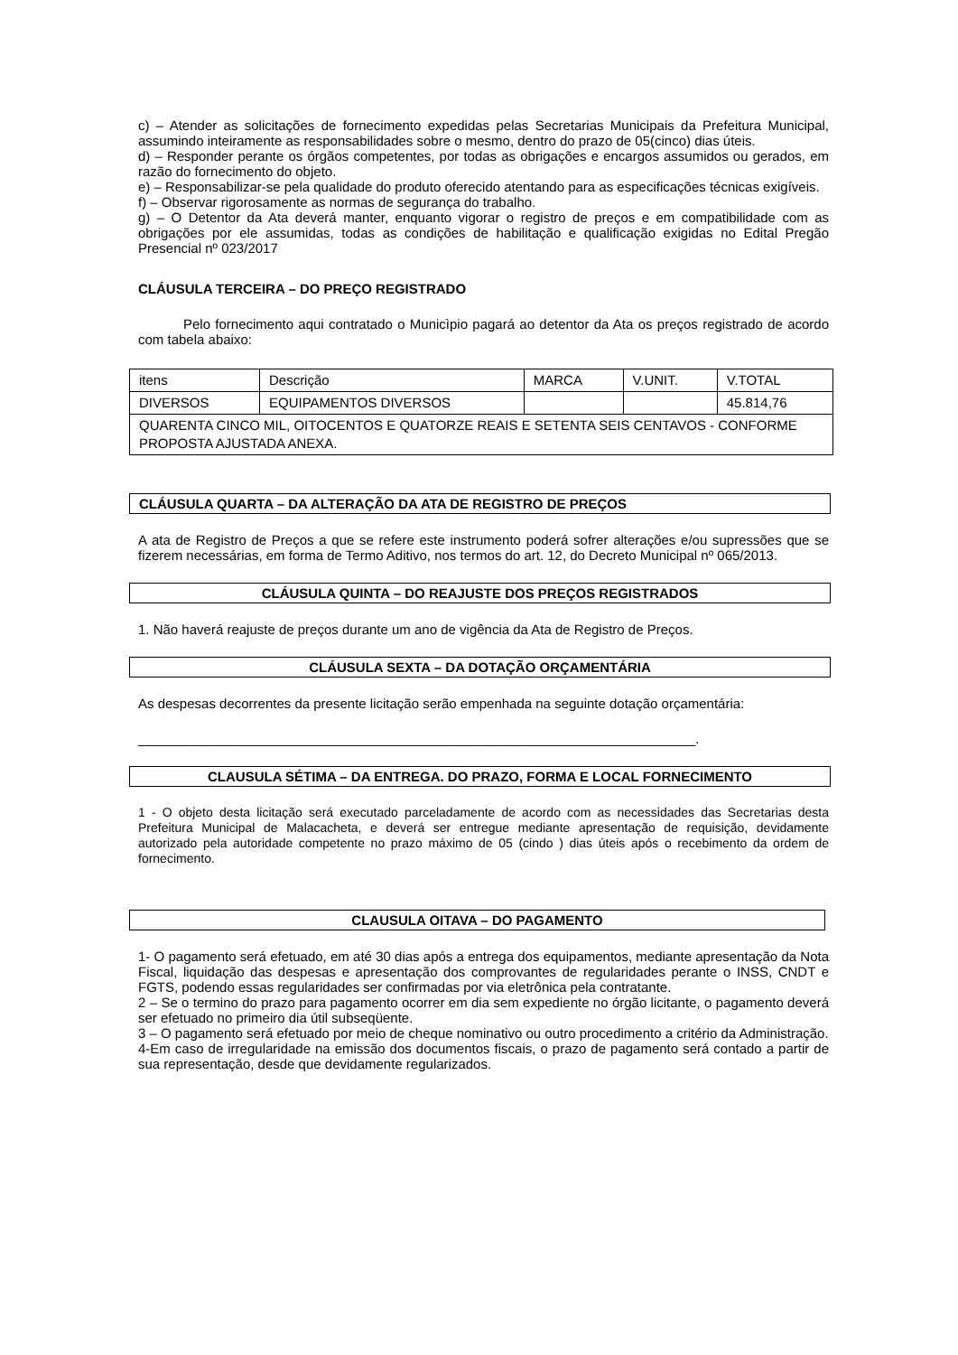c) – Atender as solicitações de fornecimento expedidas pelas Secretarias Municipais da Prefeitura Municipal, assumindo inteiramente as responsabilidades sobre o mesmo, dentro do prazo de 05(cinco) dias úteis.
d) – Responder perante os órgãos competentes, por todas as obrigações e encargos assumidos ou gerados, em razão do fornecimento do objeto.
e) – Responsabilizar-se pela qualidade do produto oferecido atentando para as especificações técnicas exigíveis.
f) – Observar rigorosamente as normas de segurança do trabalho.
g) – O Detentor da Ata deverá manter, enquanto vigorar o registro de preços e em compatibilidade com as obrigações por ele assumidas, todas as condições de habilitação e qualificação exigidas no Edital Pregão Presencial nº 023/2017
CLÁUSULA TERCEIRA – DO PREÇO REGISTRADO
Pelo fornecimento aqui contratado o Municìpio pagará ao detentor da Ata os preços registrado de acordo com tabela abaixo:
| itens | Descrição | MARCA | V.UNIT. | V.TOTAL |
| DIVERSOS | EQUIPAMENTOS DIVERSOS | | | 45.814,76 |
| QUARENTA CINCO MIL, OITOCENTOS E QUATORZE REAIS E SETENTA SEIS CENTAVOS - CONFORME PROPOSTA AJUSTADA ANEXA. | | | | |
CLÁUSULA QUARTA – DA ALTERAÇÃO DA ATA DE REGISTRO DE PREÇOS
A ata de Registro de Preços a que se refere este instrumento poderá sofrer alterações e/ou supressões que se fizerem necessárias, em forma de Termo Aditivo, nos termos do art. 12, do Decreto Municipal nº 065/2013.
CLÁUSULA QUINTA – DO REAJUSTE DOS PREÇOS REGISTRADOS
1. Não haverá reajuste de preços durante um ano de vigência da Ata de Registro de Preços.
CLÁUSULA SEXTA – DA DOTAÇÃO ORÇAMENTÁRIA
As despesas decorrentes da presente licitação serão empenhada na seguinte dotação orçamentária:
__________________________________________________________________________.
CLAUSULA SÉTIMA – DA ENTREGA. DO PRAZO, FORMA E LOCAL FORNECIMENTO
1 - O objeto desta licitação será executado parceladamente de acordo com as necessidades das Secretarias desta Prefeitura Municipal de Malacacheta, e deverá ser entregue mediante apresentação de requisição, devidamente autorizado pela autoridade competente no prazo máximo de 05 (cindo ) dias úteis após o recebimento da ordem de fornecimento.
CLAUSULA OITAVA – DO PAGAMENTO
1- O pagamento será efetuado, em até 30 dias após a entrega dos equipamentos, mediante apresentação da Nota Fiscal, liquidação das despesas e apresentação dos comprovantes de regularidades perante o INSS, CNDT e FGTS, podendo essas regularidades ser confirmadas por via eletrônica pela contratante.
2 – Se o termino do prazo para pagamento ocorrer em dia sem expediente no órgão licitante, o pagamento deverá ser efetuado no primeiro dia útil subseqüente.
3 – O pagamento será efetuado por meio de cheque nominativo ou outro procedimento a critério da Administração.
4-Em caso de irregularidade na emissão dos documentos fiscais, o prazo de pagamento será contado a partir de sua representação, desde que devidamente regularizados.